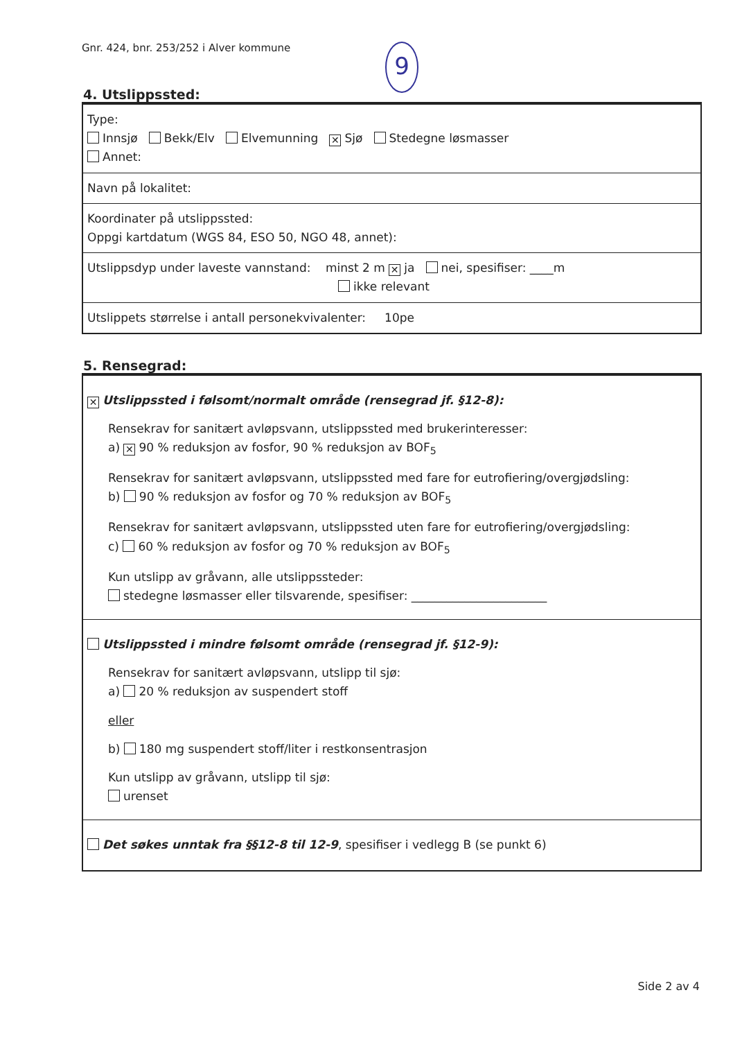Gnr. 424, bnr. 253/252 i Alver kommune
9
4. Utslippssted:
Type:
Innsjø Bekk/Elv Elvemunning ✕ Sjø Stedegne løsmasser
Annet:
Navn på lokalitet:
Koordinater på utslippssted:
Oppgi kartdatum (WGS 84, ESO 50, NGO 48, annet):
Utslippsdyp under laveste vannstand: minst 2 m ✕ ja nei, spesifiser: ____m
ikke relevant
Utslippets størrelse i antall personekvivalenter: 10pe
5. Rensegrad:
✕ Utslippssted i følsomt/normalt område (rensegrad jf. §12-8):
Rensekrav for sanitært avløpsvann, utslippssted med brukerinteresser:
a) ✕ 90 % reduksjon av fosfor, 90 % reduksjon av BOF<sub>5</sub>
Rensekrav for sanitært avløpsvann, utslippssted med fare for eutrofiering/overgjødsling:
b) 90 % reduksjon av fosfor og 70 % reduksjon av BOF<sub>5</sub>
Rensekrav for sanitært avløpsvann, utslippssted uten fare for eutrofiering/overgjødsling:
c) 60 % reduksjon av fosfor og 70 % reduksjon av BOF<sub>5</sub>
Kun utslipp av gråvann, alle utslippssteder:
stedegne løsmasser eller tilsvarende, spesifiser: _______________________
Utslippssted i mindre følsomt område (rensegrad jf. §12-9):
Rensekrav for sanitært avløpsvann, utslipp til sjø:
a) 20 % reduksjon av suspendert stoff
eller
b) 180 mg suspendert stoff/liter i restkonsentrasjon
Kun utslipp av gråvann, utslipp til sjø:
urenset
Det søkes unntak fra §§12-8 til 12-9, spesifiser i vedlegg B (se punkt 6)
Side 2 av 4